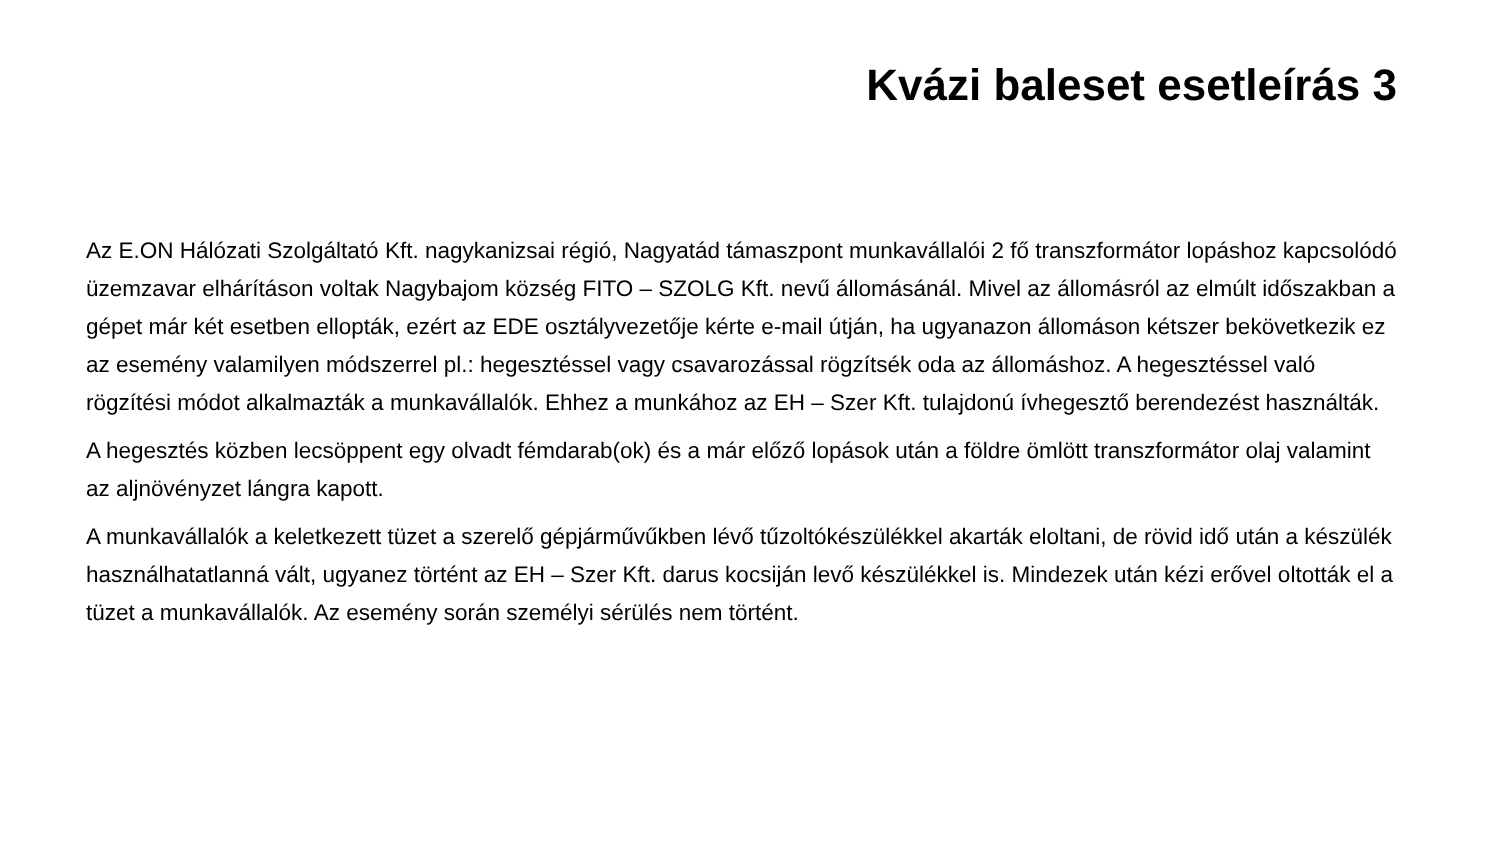Kvázi baleset esetleírás 3
Az E.ON Hálózati Szolgáltató Kft. nagykanizsai régió, Nagyatád támaszpont munkavállalói 2 fő transzformátor lopáshoz kapcsolódó üzemzavar elhárításon voltak Nagybajom község FITO – SZOLG Kft. nevű állomásánál. Mivel az állomásról az elmúlt időszakban a gépet már két esetben ellopták, ezért az EDE osztályvezetője kérte e-mail útján, ha ugyanazon állomáson kétszer bekövetkezik ez az esemény valamilyen módszerrel pl.: hegesztéssel vagy csavarozással rögzítsék oda az állomáshoz. A hegesztéssel való rögzítési módot alkalmazták a munkavállalók. Ehhez a munkához az EH – Szer Kft. tulajdonú ívhegesztő berendezést használták.
A hegesztés közben lecsöppent egy olvadt fémdarab(ok) és a már előző lopások után a földre ömlött transzformátor olaj valamint az aljnövényzet lángra kapott.
A munkavállalók a keletkezett tüzet a szerelő gépjárművűkben lévő tűzoltókészülékkel akarták eloltani, de rövid idő után a készülék használhatatlanná vált, ugyanez történt az EH – Szer Kft. darus kocsiján levő készülékkel is. Mindezek után kézi erővel oltották el a tüzet a munkavállalók. Az esemény során személyi sérülés nem történt.